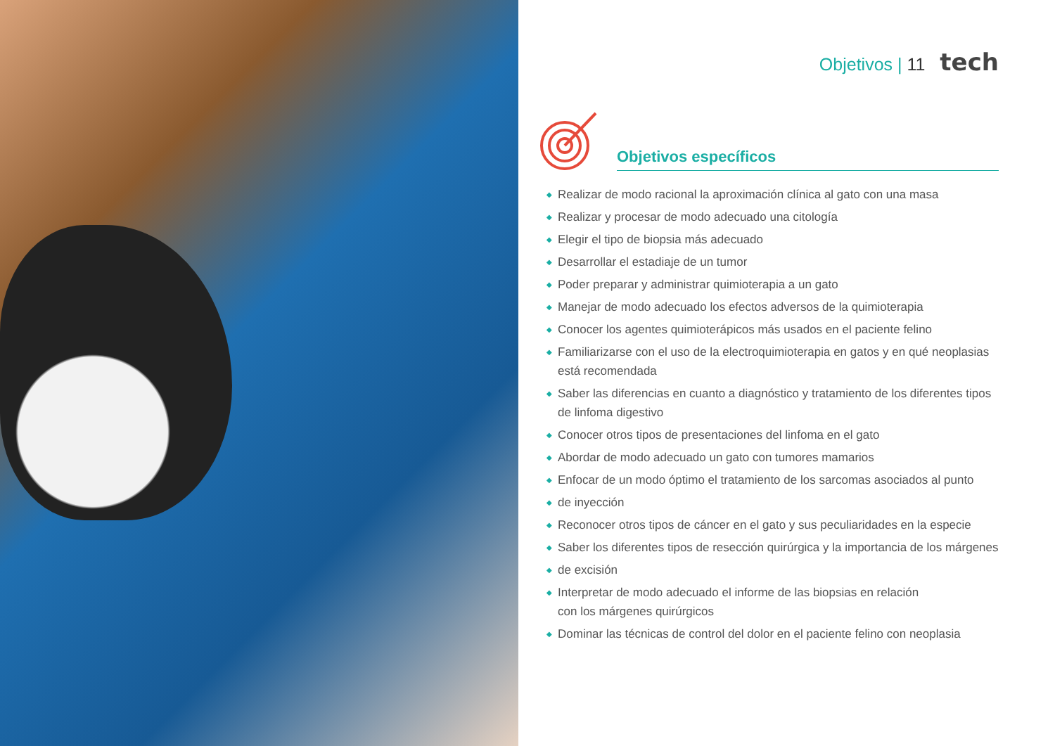Objetivos | 11 tech
Objetivos específicos
◆ Realizar de modo racional la aproximación clínica al gato con una masa
◆ Realizar y procesar de modo adecuado una citología
◆ Elegir el tipo de biopsia más adecuado
◆ Desarrollar el estadiaje de un tumor
◆ Poder preparar y administrar quimioterapia a un gato
◆ Manejar de modo adecuado los efectos adversos de la quimioterapia
◆ Conocer los agentes quimioterápicos más usados en el paciente felino
◆ Familiarizarse con el uso de la electroquimioterapia en gatos y en qué neoplasias está recomendada
◆ Saber las diferencias en cuanto a diagnóstico y tratamiento de los diferentes tipos de linfoma digestivo
◆ Conocer otros tipos de presentaciones del linfoma en el gato
◆ Abordar de modo adecuado un gato con tumores mamarios
◆ Enfocar de un modo óptimo el tratamiento de los sarcomas asociados al punto
◆ de inyección
◆ Reconocer otros tipos de cáncer en el gato y sus peculiaridades en la especie
◆ Saber los diferentes tipos de resección quirúrgica y la importancia de los márgenes
◆ de excisión
◆ Interpretar de modo adecuado el informe de las biopsias en relación
con los márgenes quirúrgicos
◆ Dominar las técnicas de control del dolor en el paciente felino con neoplasia